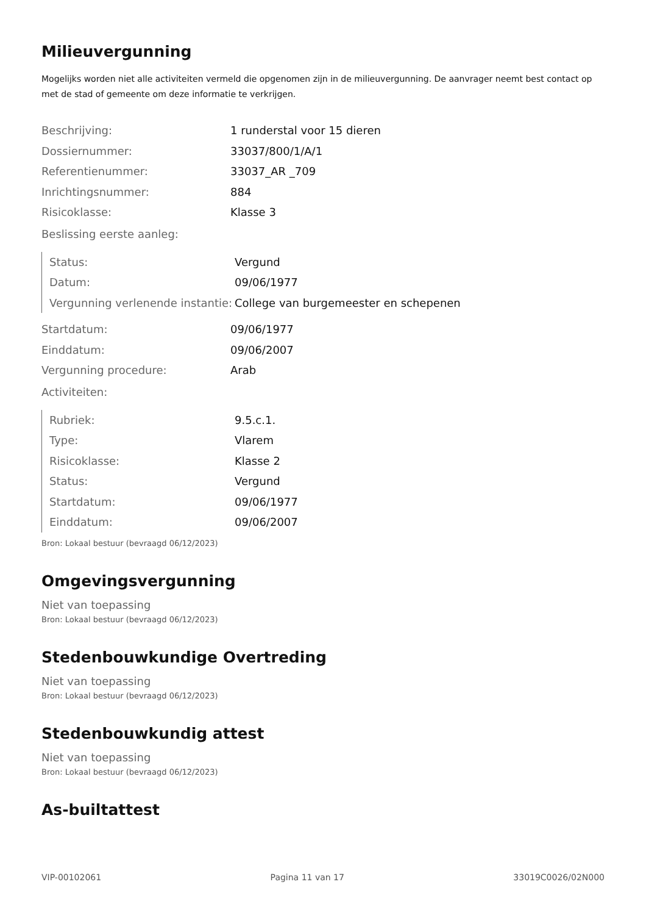Milieuvergunning
Mogelijks worden niet alle activiteiten vermeld die opgenomen zijn in de milieuvergunning. De aanvrager neemt best contact op met de stad of gemeente om deze informatie te verkrijgen.
| Beschrijving: | 1 runderstal voor 15 dieren |
| Dossiernummer: | 33037/800/1/A/1 |
| Referentienummer: | 33037_AR _709 |
| Inrichtingsnummer: | 884 |
| Risicoklasse: | Klasse 3 |
Beslissing eerste aanleg:
| Status: | Vergund |
| Datum: | 09/06/1977 |
| Vergunning verlenende instantie: | College van burgemeester en schepenen |
| Startdatum: | 09/06/1977 |
| Einddatum: | 09/06/2007 |
| Vergunning procedure: | Arab |
Activiteiten:
| Rubriek: | 9.5.c.1. |
| Type: | Vlarem |
| Risicoklasse: | Klasse 2 |
| Status: | Vergund |
| Startdatum: | 09/06/1977 |
| Einddatum: | 09/06/2007 |
Bron: Lokaal bestuur (bevraagd 06/12/2023)
Omgevingsvergunning
Niet van toepassing
Bron: Lokaal bestuur (bevraagd 06/12/2023)
Stedenbouwkundige Overtreding
Niet van toepassing
Bron: Lokaal bestuur (bevraagd 06/12/2023)
Stedenbouwkundig attest
Niet van toepassing
Bron: Lokaal bestuur (bevraagd 06/12/2023)
As-builtattest
VIP-00102061 Pagina 11 van 17 33019C0026/02N000